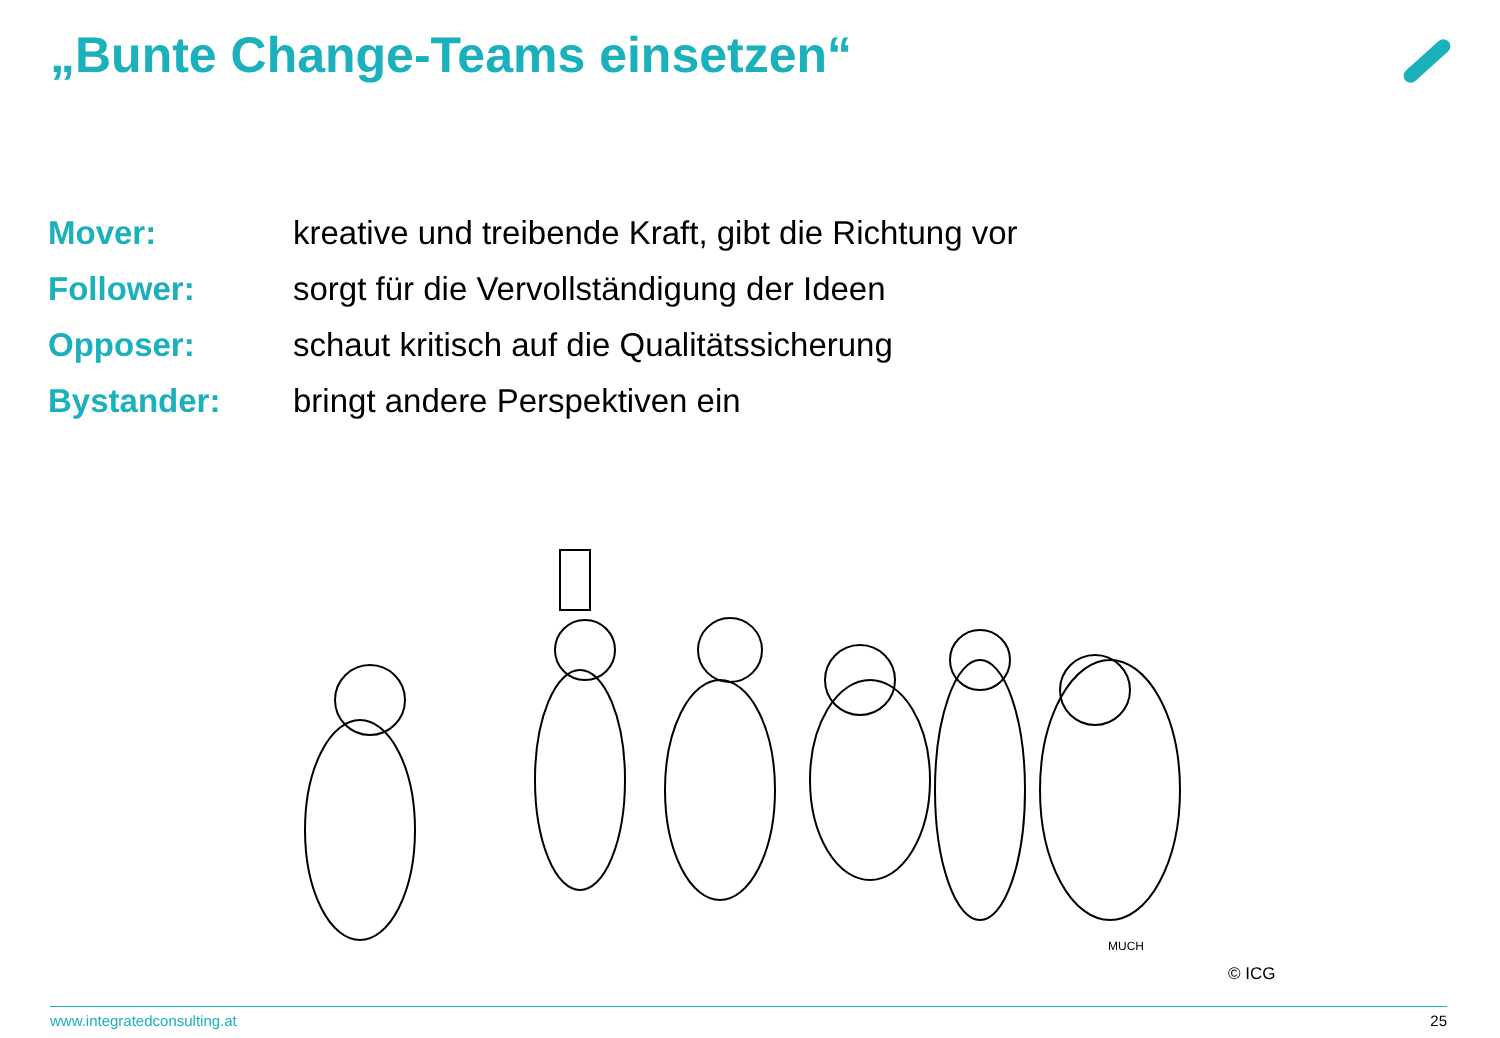„Bunte Change-Teams einsetzen“
| Mover: | kreative und treibende Kraft, gibt die Richtung vor |
| Follower: | sorgt für die Vervollständigung der Ideen |
| Opposer: | schaut kritisch auf die Qualitätssicherung |
| Bystander: | bringt andere Perspektiven ein |
MUCH
© ICG
www.integratedconsulting.at 25